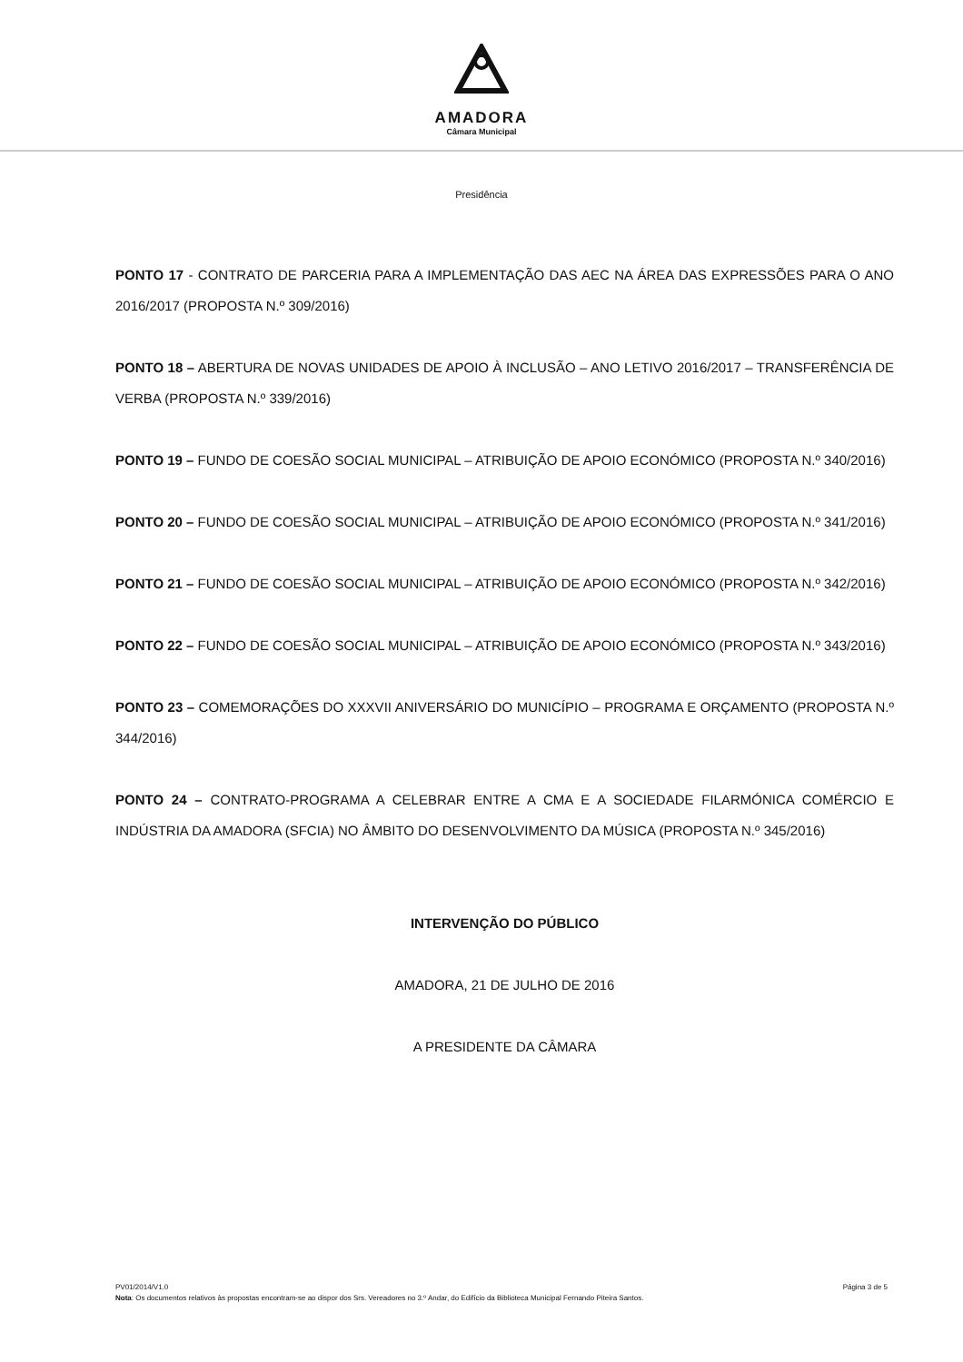AMADORA
Câmara Municipal
Presidência
PONTO 17 - CONTRATO DE PARCERIA PARA A IMPLEMENTAÇÃO DAS AEC NA ÁREA DAS EXPRESSÕES PARA O ANO 2016/2017 (PROPOSTA N.º 309/2016)
PONTO 18 – ABERTURA DE NOVAS UNIDADES DE APOIO À INCLUSÃO – ANO LETIVO 2016/2017 – TRANSFERÊNCIA DE VERBA (PROPOSTA N.º 339/2016)
PONTO 19 – FUNDO DE COESÃO SOCIAL MUNICIPAL – ATRIBUIÇÃO DE APOIO ECONÓMICO (PROPOSTA N.º 340/2016)
PONTO 20 – FUNDO DE COESÃO SOCIAL MUNICIPAL – ATRIBUIÇÃO DE APOIO ECONÓMICO (PROPOSTA N.º 341/2016)
PONTO 21 – FUNDO DE COESÃO SOCIAL MUNICIPAL – ATRIBUIÇÃO DE APOIO ECONÓMICO (PROPOSTA N.º 342/2016)
PONTO 22 – FUNDO DE COESÃO SOCIAL MUNICIPAL – ATRIBUIÇÃO DE APOIO ECONÓMICO (PROPOSTA N.º 343/2016)
PONTO 23 – COMEMORAÇÕES DO XXXVII ANIVERSÁRIO DO MUNICÍPIO – PROGRAMA E ORÇAMENTO (PROPOSTA N.º 344/2016)
PONTO 24 – CONTRATO-PROGRAMA A CELEBRAR ENTRE A CMA E A SOCIEDADE FILARMÓNICA COMÉRCIO E INDÚSTRIA DA AMADORA (SFCIA) NO ÂMBITO DO DESENVOLVIMENTO DA MÚSICA (PROPOSTA N.º 345/2016)
INTERVENÇÃO DO PÚBLICO
AMADORA, 21 DE JULHO DE 2016
A PRESIDENTE DA CÂMARA
PV01/2014/V1.0 Página 3 de 5
Nota: Os documentos relativos às propostas encontram-se ao dispor dos Srs. Vereadores no 3.º Andar, do Edifício da Biblioteca Municipal Fernando Piteira Santos.